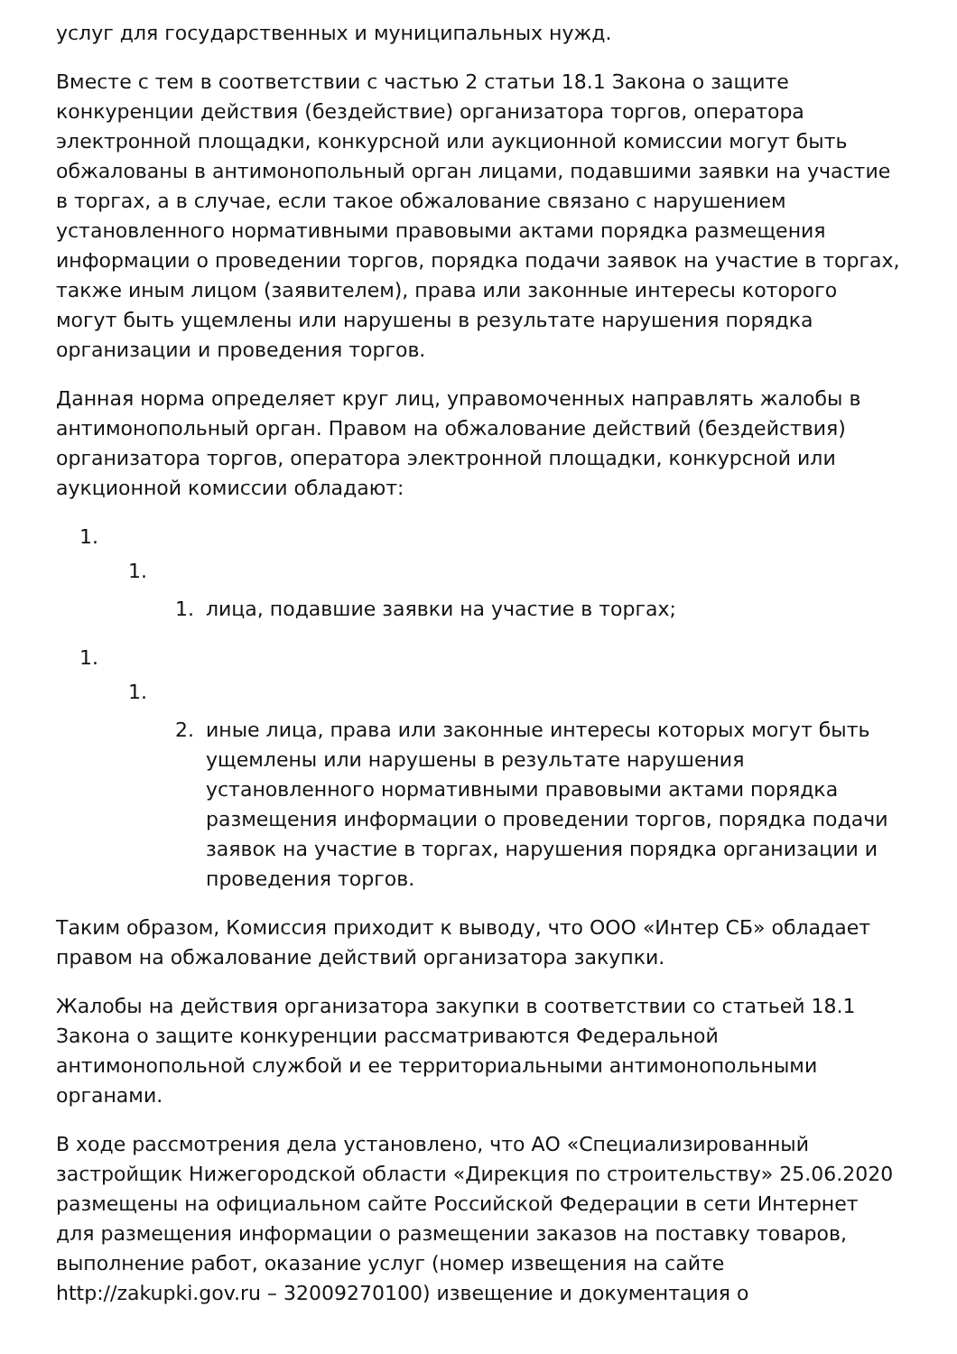услуг для государственных и муниципальных нужд.
Вместе с тем в соответствии с частью 2 статьи 18.1 Закона о защите конкуренции действия (бездействие) организатора торгов, оператора электронной площадки, конкурсной или аукционной комиссии могут быть обжалованы в антимонопольный орган лицами, подавшими заявки на участие в торгах, а в случае, если такое обжалование связано с нарушением установленного нормативными правовыми актами порядка размещения информации о проведении торгов, порядка подачи заявок на участие в торгах, также иным лицом (заявителем), права или законные интересы которого могут быть ущемлены или нарушены в результате нарушения порядка организации и проведения торгов.
Данная норма определяет круг лиц, управомоченных направлять жалобы в антимонопольный орган. Правом на обжалование действий (бездействия) организатора торгов, оператора электронной площадки, конкурсной или аукционной комиссии обладают:
1.
1.
1. лица, подавшие заявки на участие в торгах;
1.
1.
2. иные лица, права или законные интересы которых могут быть ущемлены или нарушены в результате нарушения установленного нормативными правовыми актами порядка размещения информации о проведении торгов, порядка подачи заявок на участие в торгах, нарушения порядка организации и проведения торгов.
Таким образом, Комиссия приходит к выводу, что ООО «Интер СБ» обладает правом на обжалование действий организатора закупки.
Жалобы на действия организатора закупки в соответствии со статьей 18.1 Закона о защите конкуренции рассматриваются Федеральной антимонопольной службой и ее территориальными антимонопольными органами.
В ходе рассмотрения дела установлено, что АО «Специализированный застройщик Нижегородской области «Дирекция по строительству» 25.06.2020 размещены на официальном сайте Российской Федерации в сети Интернет для размещения информации о размещении заказов на поставку товаров, выполнение работ, оказание услуг (номер извещения на сайте http://zakupki.gov.ru – 32009270100) извещение и документация о